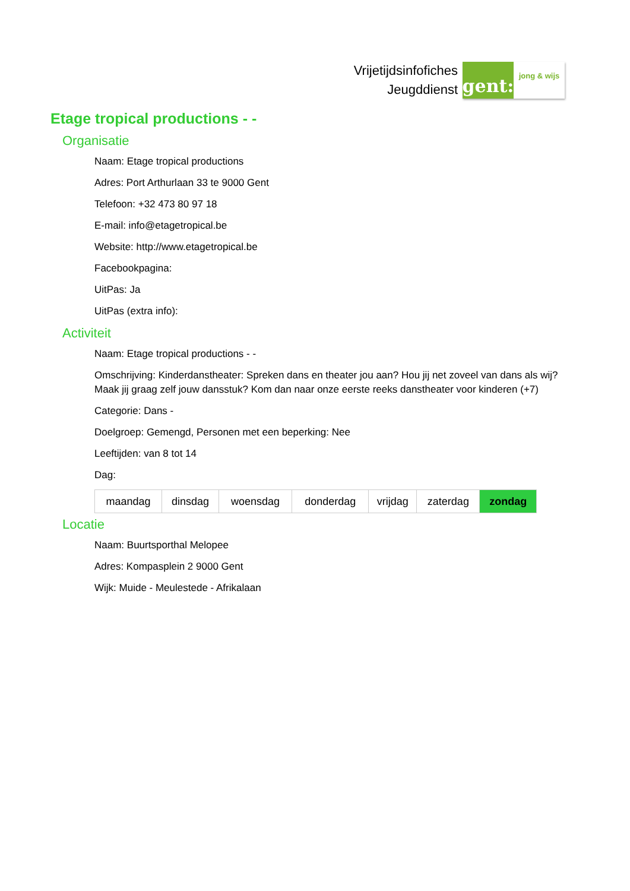Vrijetijdsinfofiches
Jeugddienst
gent:
jong & wijs
Etage tropical productions - -
Organisatie
Naam: Etage tropical productions
Adres: Port Arthurlaan 33 te 9000 Gent
Telefoon: +32 473 80 97 18
E-mail: info@etagetropical.be
Website: http://www.etagetropical.be
Facebookpagina:
UitPas: Ja
UitPas (extra info):
Activiteit
Naam: Etage tropical productions - -
Omschrijving: Kinderdanstheater: Spreken dans en theater jou aan? Hou jij net zoveel van dans als wij? Maak jij graag zelf jouw dansstuk? Kom dan naar onze eerste reeks danstheater voor kinderen (+7)
Categorie: Dans -
Doelgroep: Gemengd, Personen met een beperking: Nee
Leeftijden: van 8 tot 14
Dag:
| maandag | dinsdag | woensdag | donderdag | vrijdag | zaterdag | zondag |
Locatie
Naam: Buurtsporthal Melopee
Adres: Kompasplein 2 9000 Gent
Wijk: Muide - Meulestede - Afrikalaan